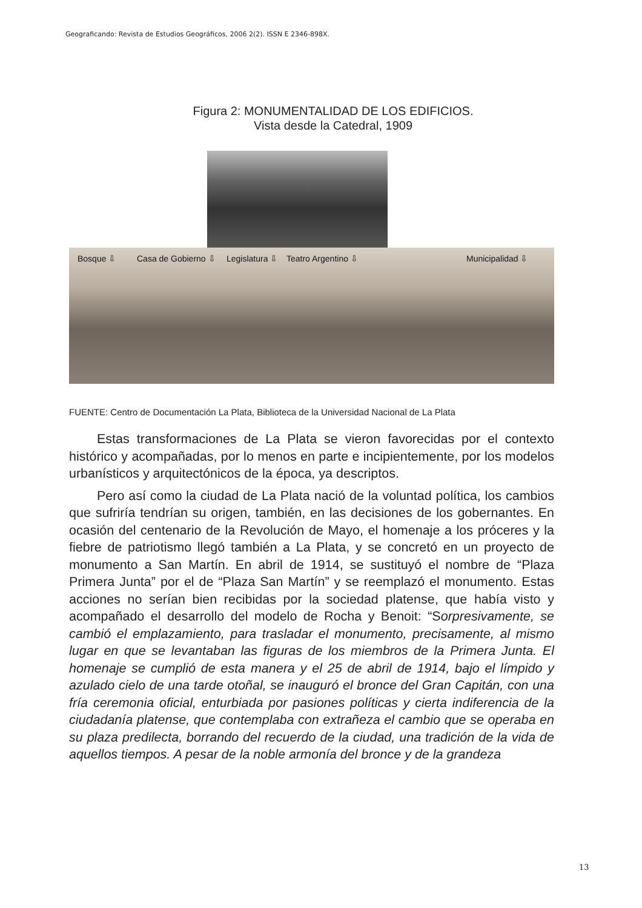Geograficando: Revista de Estudios Geográficos, 2006 2(2). ISSN E 2346-898X.
Figura 2: MONUMENTALIDAD DE LOS EDIFICIOS.
Vista desde la Catedral, 1909
Bosque ⇩ Casa de Gobierno ⇩ Legislatura ⇩ Teatro Argentino ⇩ Municipalidad ⇩
FUENTE: Centro de Documentación La Plata, Biblioteca de la Universidad Nacional de La Plata
Estas transformaciones de La Plata se vieron favorecidas por el contexto histórico y acompañadas, por lo menos en parte e incipientemente, por los modelos urbanísticos y arquitectónicos de la época, ya descriptos.
Pero así como la ciudad de La Plata nació de la voluntad política, los cambios que sufriría tendrían su origen, también, en las decisiones de los gobernantes. En ocasión del centenario de la Revolución de Mayo, el homenaje a los próceres y la fiebre de patriotismo llegó también a La Plata, y se concretó en un proyecto de monumento a San Martín. En abril de 1914, se sustituyó el nombre de “Plaza Primera Junta” por el de “Plaza San Martín” y se reemplazó el monumento. Estas acciones no serían bien recibidas por la sociedad platense, que había visto y acompañado el desarrollo del modelo de Rocha y Benoit: “Sorpresivamente, se cambió el emplazamiento, para trasladar el monumento, precisamente, al mismo lugar en que se levantaban las figuras de los miembros de la Primera Junta. El homenaje se cumplió de esta manera y el 25 de abril de 1914, bajo el límpido y azulado cielo de una tarde otoñal, se inauguró el bronce del Gran Capitán, con una fría ceremonia oficial, enturbiada por pasiones políticas y cierta indiferencia de la ciudadanía platense, que contemplaba con extrañeza el cambio que se operaba en su plaza predilecta, borrando del recuerdo de la ciudad, una tradición de la vida de aquellos tiempos. A pesar de la noble armonía del bronce y de la grandeza
13